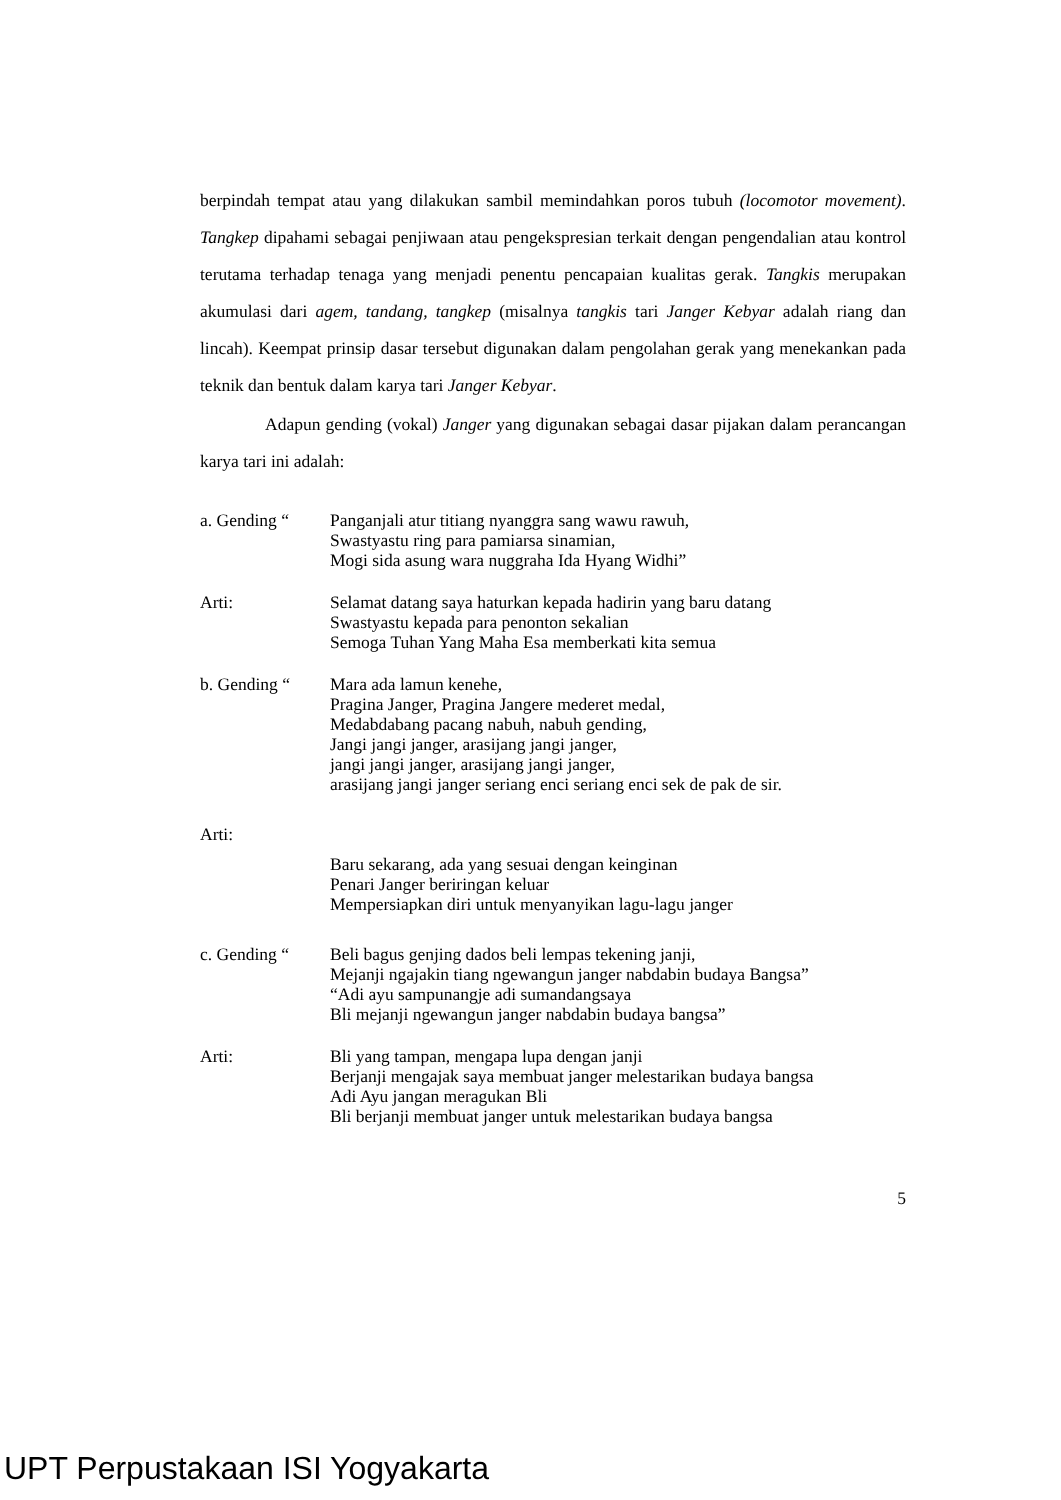berpindah tempat atau yang dilakukan sambil memindahkan poros tubuh (locomotor movement). Tangkep dipahami sebagai penjiwaan atau pengekspresian terkait dengan pengendalian atau kontrol terutama terhadap tenaga yang menjadi penentu pencapaian kualitas gerak. Tangkis merupakan akumulasi dari agem, tandang, tangkep (misalnya tangkis tari Janger Kebyar adalah riang dan lincah). Keempat prinsip dasar tersebut digunakan dalam pengolahan gerak yang menekankan pada teknik dan bentuk dalam karya tari Janger Kebyar.
Adapun gending (vokal) Janger yang digunakan sebagai dasar pijakan dalam perancangan karya tari ini adalah:
a. Gending “ Panganjali atur titiang nyanggra sang wawu rawuh,
Swastyastu ring para pamiarsa sinamian,
Mogi sida asung wara nuggraha Ida Hyang Widhi”
Arti: Selamat datang saya haturkan kepada hadirin yang baru datang
Swastyastu kepada para penonton sekalian
Semoga Tuhan Yang Maha Esa memberkati kita semua
b. Gending “ Mara ada lamun kenehe,
Pragina Janger, Pragina Jangere mederet medal,
Medabdabang pacang nabuh, nabuh gending,
Jangi jangi janger, arasijang jangi janger,
jangi jangi janger, arasijang jangi janger,
arasijang jangi janger seriang enci seriang enci sek de pak de sir.
Arti:
Baru sekarang, ada yang sesuai dengan keinginan
Penari Janger beriringan keluar
Mempersiapkan diri untuk menyanyikan lagu-lagu janger
c. Gending “ Beli bagus genjing dados beli lempas tekening janji,
Mejanji ngajakin tiang ngewangun janger nabdabin budaya Bangsa”
“Adi ayu sampunangje adi sumandangsaya
Bli mejanji ngewangun janger nabdabin budaya bangsa”
Arti: Bli yang tampan, mengapa lupa dengan janji
Berjanji mengajak saya membuat janger melestarikan budaya bangsa
Adi Ayu jangan meragukan Bli
Bli berjanji membuat janger untuk melestarikan budaya bangsa
5
UPT Perpustakaan ISI Yogyakarta